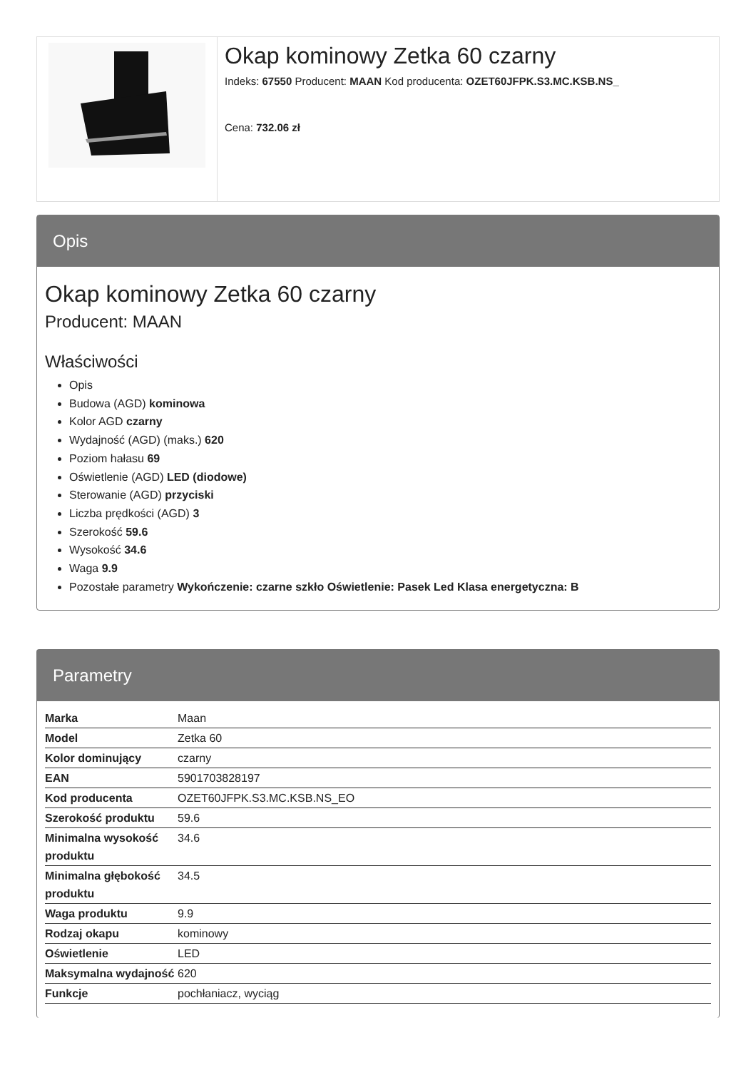Okap kominowy Zetka 60 czarny
Indeks: 67550 Producent: MAAN Kod producenta: OZET60JFPK.S3.MC.KSB.NS_
Cena: 732.06 zł
Opis
Okap kominowy Zetka 60 czarny
Producent: MAAN
Właściwości
Opis
Budowa (AGD) kominowa
Kolor AGD czarny
Wydajność (AGD) (maks.) 620
Poziom hałasu 69
Oświetlenie (AGD) LED (diodowe)
Sterowanie (AGD) przyciski
Liczba prędkości (AGD) 3
Szerokość 59.6
Wysokość 34.6
Waga 9.9
Pozostałe parametry Wykończenie: czarne szkło Oświetlenie: Pasek Led Klasa energetyczna: B
Parametry
| Marka | Maan |
| Model | Zetka 60 |
| Kolor dominujący | czarny |
| EAN | 5901703828197 |
| Kod producenta | OZET60JFPK.S3.MC.KSB.NS_EO |
| Szerokość produktu | 59.6 |
| Minimalna wysokość produktu | 34.6 |
| Minimalna głębokość produktu | 34.5 |
| Waga produktu | 9.9 |
| Rodzaj okapu | kominowy |
| Oświetlenie | LED |
| Maksymalna wydajność | 620 |
| Funkcje | pochłaniacz, wyciąg |